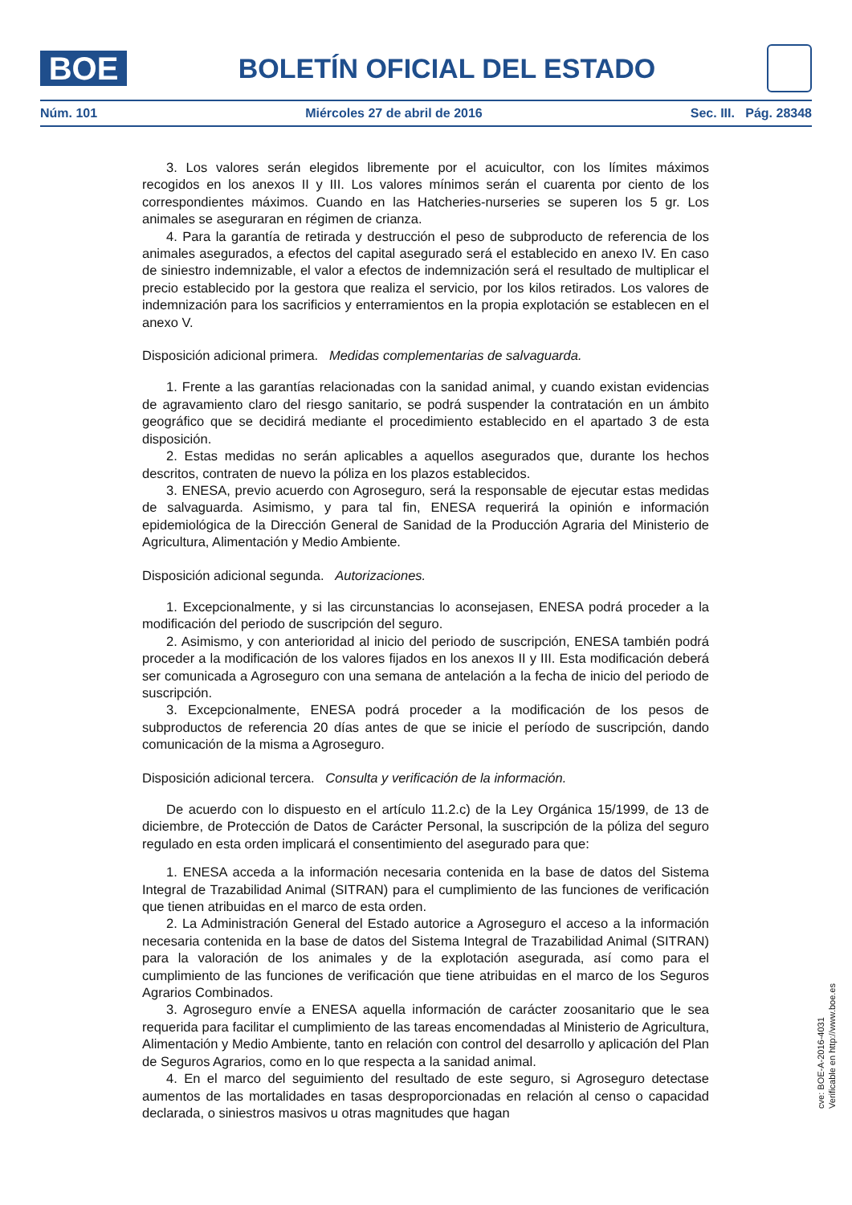BOE
BOLETÍN OFICIAL DEL ESTADO
Núm. 101 Miércoles 27 de abril de 2016 Sec. III. Pág. 28348
3. Los valores serán elegidos libremente por el acuicultor, con los límites máximos recogidos en los anexos II y III. Los valores mínimos serán el cuarenta por ciento de los correspondientes máximos. Cuando en las Hatcheries-nurseries se superen los 5 gr. Los animales se aseguraran en régimen de crianza.
4. Para la garantía de retirada y destrucción el peso de subproducto de referencia de los animales asegurados, a efectos del capital asegurado será el establecido en anexo IV. En caso de siniestro indemnizable, el valor a efectos de indemnización será el resultado de multiplicar el precio establecido por la gestora que realiza el servicio, por los kilos retirados. Los valores de indemnización para los sacrificios y enterramientos en la propia explotación se establecen en el anexo V.
Disposición adicional primera. Medidas complementarias de salvaguarda.
1. Frente a las garantías relacionadas con la sanidad animal, y cuando existan evidencias de agravamiento claro del riesgo sanitario, se podrá suspender la contratación en un ámbito geográfico que se decidirá mediante el procedimiento establecido en el apartado 3 de esta disposición.
2. Estas medidas no serán aplicables a aquellos asegurados que, durante los hechos descritos, contraten de nuevo la póliza en los plazos establecidos.
3. ENESA, previo acuerdo con Agroseguro, será la responsable de ejecutar estas medidas de salvaguarda. Asimismo, y para tal fin, ENESA requerirá la opinión e información epidemiológica de la Dirección General de Sanidad de la Producción Agraria del Ministerio de Agricultura, Alimentación y Medio Ambiente.
Disposición adicional segunda. Autorizaciones.
1. Excepcionalmente, y si las circunstancias lo aconsejasen, ENESA podrá proceder a la modificación del periodo de suscripción del seguro.
2. Asimismo, y con anterioridad al inicio del periodo de suscripción, ENESA también podrá proceder a la modificación de los valores fijados en los anexos II y III. Esta modificación deberá ser comunicada a Agroseguro con una semana de antelación a la fecha de inicio del periodo de suscripción.
3. Excepcionalmente, ENESA podrá proceder a la modificación de los pesos de subproductos de referencia 20 días antes de que se inicie el período de suscripción, dando comunicación de la misma a Agroseguro.
Disposición adicional tercera. Consulta y verificación de la información.
De acuerdo con lo dispuesto en el artículo 11.2.c) de la Ley Orgánica 15/1999, de 13 de diciembre, de Protección de Datos de Carácter Personal, la suscripción de la póliza del seguro regulado en esta orden implicará el consentimiento del asegurado para que:
1. ENESA acceda a la información necesaria contenida en la base de datos del Sistema Integral de Trazabilidad Animal (SITRAN) para el cumplimiento de las funciones de verificación que tienen atribuidas en el marco de esta orden.
2. La Administración General del Estado autorice a Agroseguro el acceso a la información necesaria contenida en la base de datos del Sistema Integral de Trazabilidad Animal (SITRAN) para la valoración de los animales y de la explotación asegurada, así como para el cumplimiento de las funciones de verificación que tiene atribuidas en el marco de los Seguros Agrarios Combinados.
3. Agroseguro envíe a ENESA aquella información de carácter zoosanitario que le sea requerida para facilitar el cumplimiento de las tareas encomendadas al Ministerio de Agricultura, Alimentación y Medio Ambiente, tanto en relación con control del desarrollo y aplicación del Plan de Seguros Agrarios, como en lo que respecta a la sanidad animal.
4. En el marco del seguimiento del resultado de este seguro, si Agroseguro detectase aumentos de las mortalidades en tasas desproporcionadas en relación al censo o capacidad declarada, o siniestros masivos u otras magnitudes que hagan
cve: BOE-A-2016-4031
Verificable en http://www.boe.es